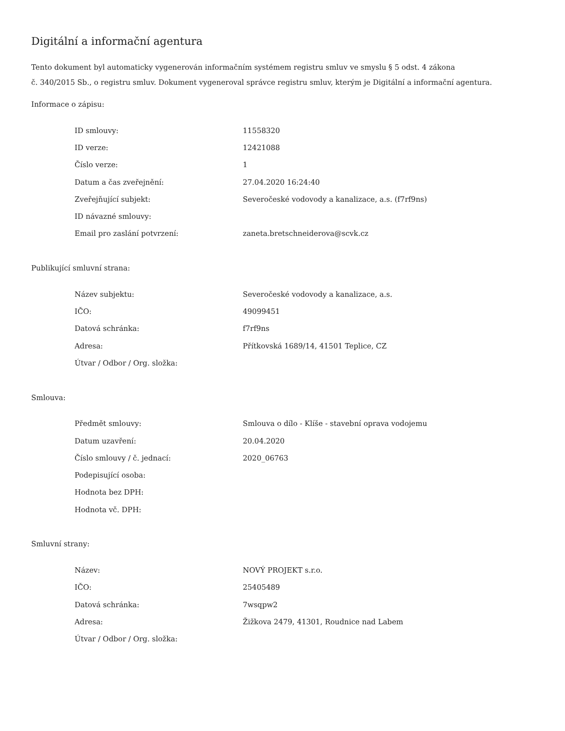Digitální a informační agentura
Tento dokument byl automaticky vygenerován informačním systémem registru smluv ve smyslu § 5 odst. 4 zákona
č. 340/2015 Sb., o registru smluv. Dokument vygeneroval správce registru smluv, kterým je Digitální a informační agentura.
Informace o zápisu:
| ID smlouvy: | 11558320 |
| ID verze: | 12421088 |
| Číslo verze: | 1 |
| Datum a čas zveřejnění: | 27.04.2020 16:24:40 |
| Zveřejňující subjekt: | Severočeské vodovody a kanalizace, a.s. (f7rf9ns) |
| ID návazné smlouvy: | |
| Email pro zaslání potvrzení: | zaneta.bretschneiderova@scvk.cz |
Publikující smluvní strana:
| Název subjektu: | Severočeské vodovody a kanalizace, a.s. |
| IČO: | 49099451 |
| Datová schránka: | f7rf9ns |
| Adresa: | Přítkovská 1689/14, 41501 Teplice, CZ |
| Útvar / Odbor / Org. složka: | |
Smlouva:
| Předmět smlouvy: | Smlouva o dílo - Klíše - stavební oprava vodojemu |
| Datum uzavření: | 20.04.2020 |
| Číslo smlouvy / č. jednací: | 2020_06763 |
| Podepisující osoba: | |
| Hodnota bez DPH: | |
| Hodnota vč. DPH: | |
Smluvní strany:
| Název: | NOVÝ PROJEKT s.r.o. |
| IČO: | 25405489 |
| Datová schránka: | 7wsqpw2 |
| Adresa: | Žižkova 2479, 41301, Roudnice nad Labem |
| Útvar / Odbor / Org. složka: | |